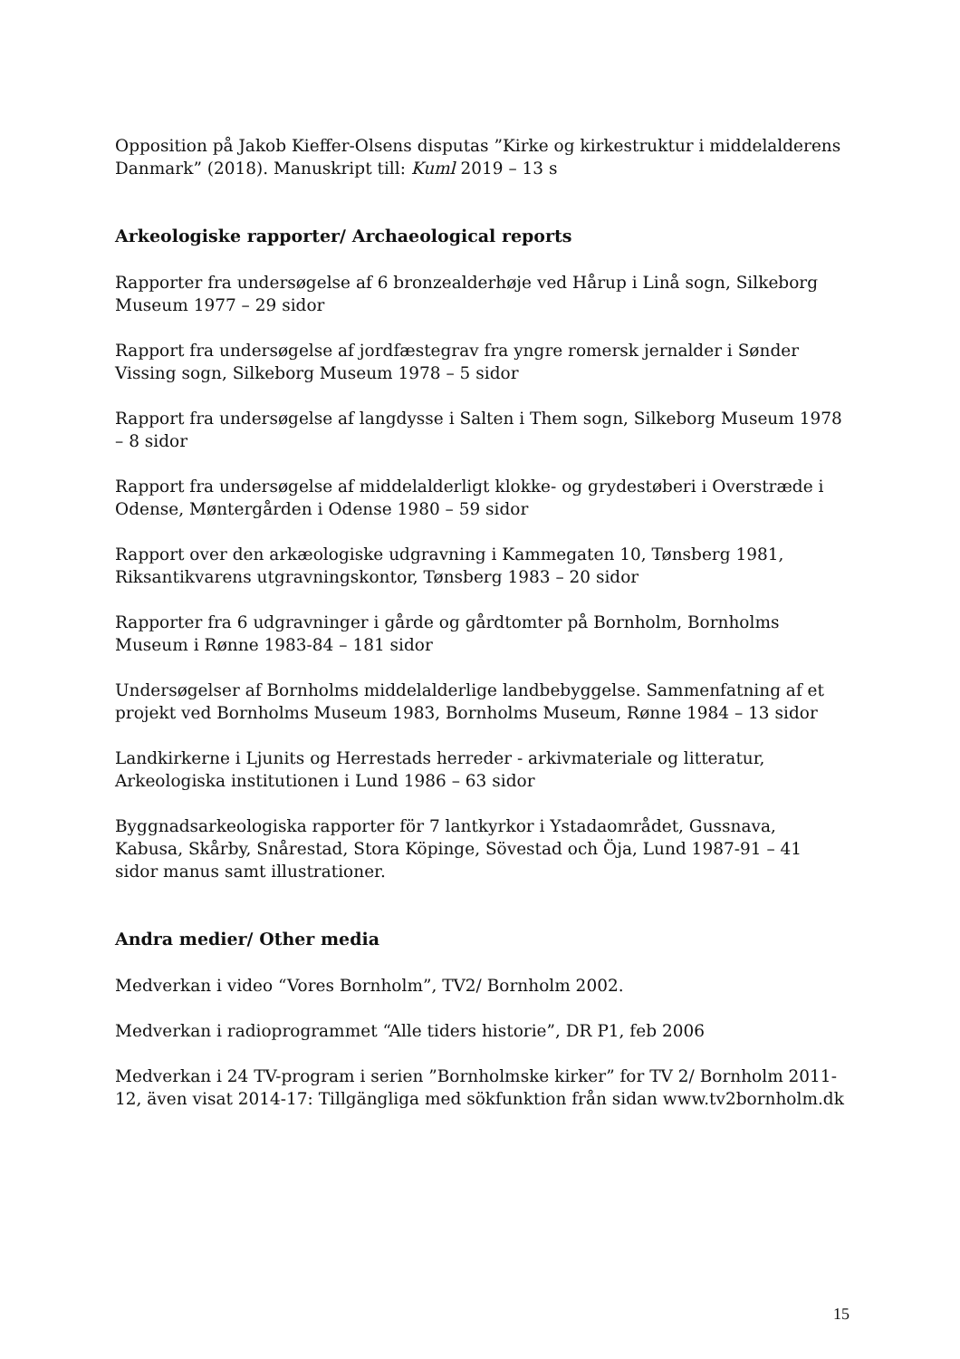Opposition på Jakob Kieffer-Olsens disputas ”Kirke og kirkestruktur i middelalderens Danmark” (2018). Manuskript till: Kuml 2019 – 13 s
Arkeologiske rapporter/ Archaeological reports
Rapporter fra undersøgelse af 6 bronzealderhøje ved Hårup i Linå sogn, Silkeborg Museum 1977 – 29 sidor
Rapport fra undersøgelse af jordfæstegrav fra yngre romersk jernalder i Sønder Vissing sogn, Silkeborg Museum 1978 – 5 sidor
Rapport fra undersøgelse af langdysse i Salten i Them sogn, Silkeborg Museum 1978 – 8 sidor
Rapport fra undersøgelse af middelalderligt klokke- og grydestøberi i Overstræde i Odense, Møntergården i Odense 1980 – 59 sidor
Rapport over den arkæologiske udgravning i Kammegaten 10, Tønsberg 1981, Riksantikvarens utgravningskontor, Tønsberg 1983 – 20 sidor
Rapporter fra 6 udgravninger i gårde og gårdtomter på Bornholm, Bornholms Museum i Rønne 1983-84 – 181 sidor
Undersøgelser af Bornholms middelalderlige landbebyggelse. Sammenfatning af et projekt ved Bornholms Museum 1983, Bornholms Museum, Rønne 1984 – 13 sidor
Landkirkerne i Ljunits og Herrestads herreder - arkivmateriale og litteratur, Arkeologiska institutionen i Lund 1986 – 63 sidor
Byggnadsarkeologiska rapporter för 7 lantkyrkor i Ystadaområdet, Gussnava, Kabusa, Skårby, Snårestad, Stora Köpinge, Sövestad och Öja, Lund 1987-91 – 41 sidor manus samt illustrationer.
Andra medier/ Other media
Medverkan i video “Vores Bornholm”, TV2/ Bornholm 2002.
Medverkan i radioprogrammet “Alle tiders historie”, DR P1, feb 2006
Medverkan i 24 TV-program i serien ”Bornholmske kirker” for TV 2/ Bornholm 2011-12, även visat 2014-17: Tillgängliga med sökfunktion från sidan www.tv2bornholm.dk
15